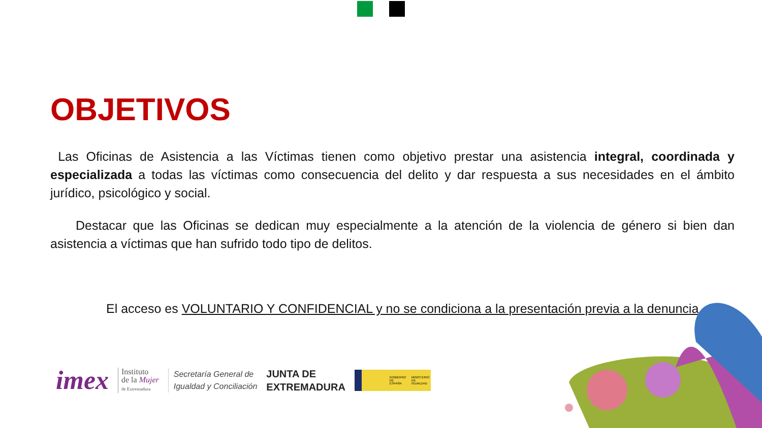OBJETIVOS
Las Oficinas de Asistencia a las Víctimas tienen como objetivo prestar una asistencia integral, coordinada y especializada a todas las víctimas como consecuencia del delito y dar respuesta a sus necesidades en el ámbito jurídico, psicológico y social.
Destacar que las Oficinas se dedican muy especialmente a la atención de la violencia de género si bien dan asistencia a víctimas que han sufrido todo tipo de delitos.
El acceso es VOLUNTARIO Y CONFIDENCIAL y no se condiciona a la presentación previa a la denuncia.
imex Instituto
de la Mujer
de Extremadura Secretaría General de
Igualdad y Conciliación JUNTA DE
EXTREMADURA GOBIERNO DE ESPAÑA MINISTERIO DE IGUALDAD